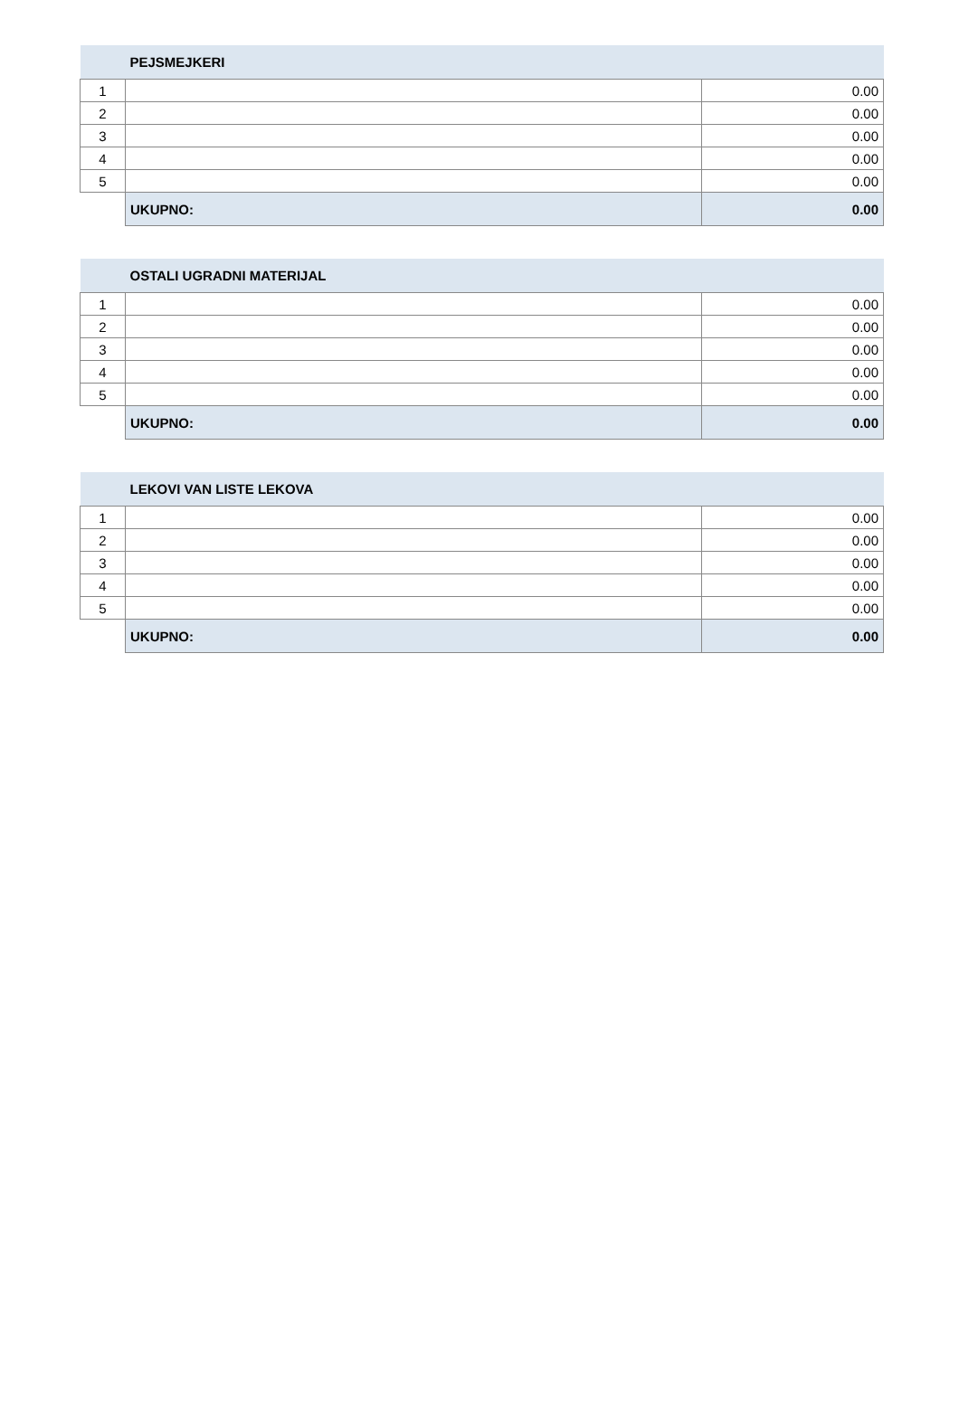| | PEJSMEJKERI | |
| 1 | | 0.00 |
| 2 | | 0.00 |
| 3 | | 0.00 |
| 4 | | 0.00 |
| 5 | | 0.00 |
| | UKUPNO: | 0.00 |
| | OSTALI UGRADNI MATERIJAL | |
| 1 | | 0.00 |
| 2 | | 0.00 |
| 3 | | 0.00 |
| 4 | | 0.00 |
| 5 | | 0.00 |
| | UKUPNO: | 0.00 |
| | LEKOVI VAN LISTE LEKOVA | |
| 1 | | 0.00 |
| 2 | | 0.00 |
| 3 | | 0.00 |
| 4 | | 0.00 |
| 5 | | 0.00 |
| | UKUPNO: | 0.00 |